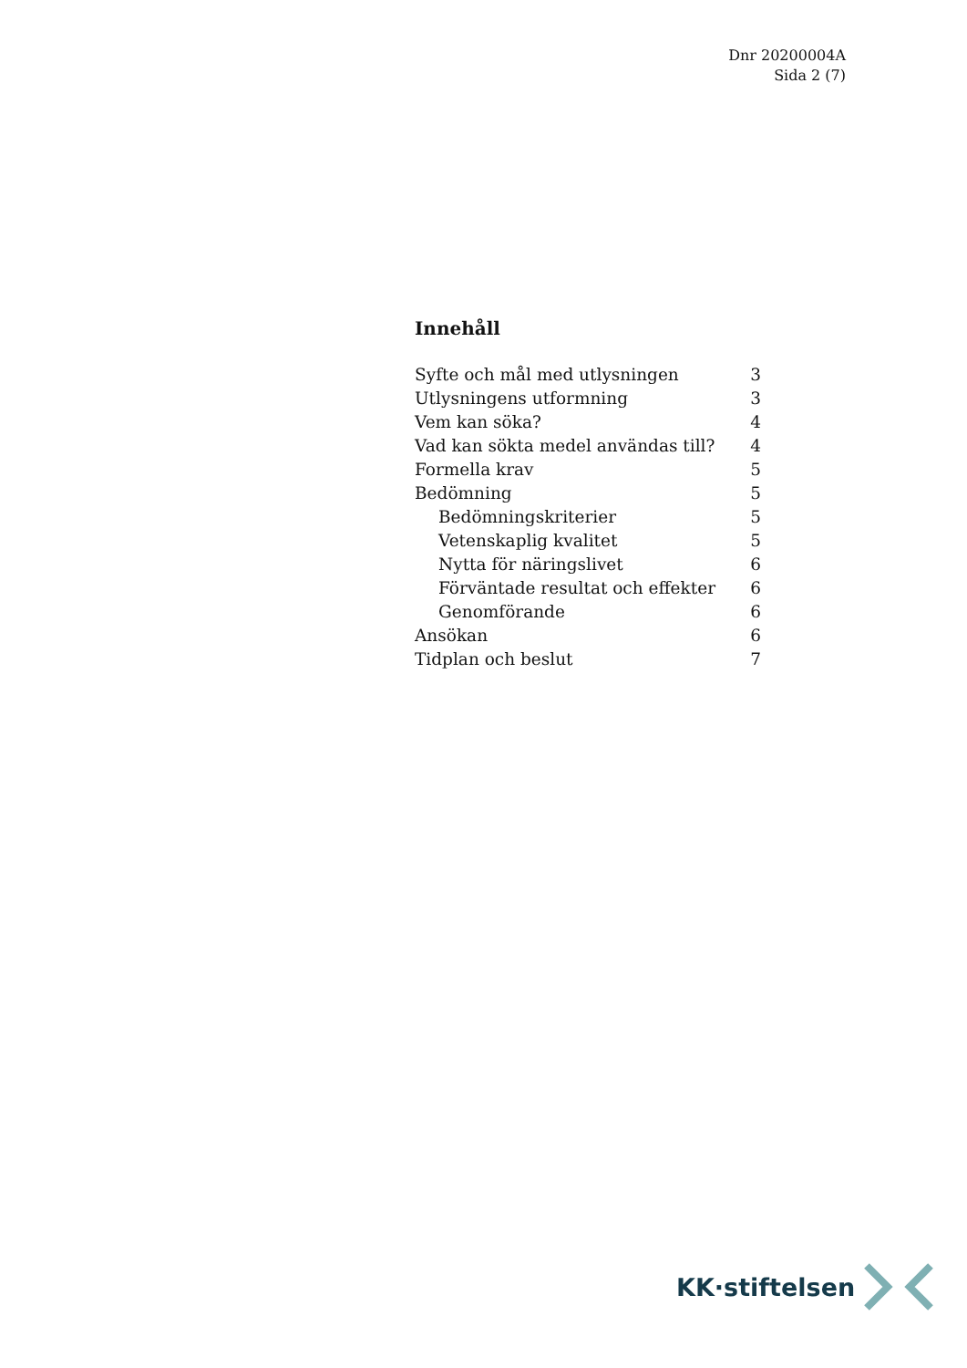Dnr 20200004A
Sida 2 (7)
Innehåll
Syfte och mål med utlysningen 3
Utlysningens utformning 3
Vem kan söka? 4
Vad kan sökta medel användas till? 4
Formella krav 5
Bedömning 5
Bedömningskriterier 5
Vetenskaplig kvalitet 5
Nytta för näringslivet 6
Förväntade resultat och effekter 6
Genomförande 6
Ansökan 6
Tidplan och beslut 7
KK·stiftelsen